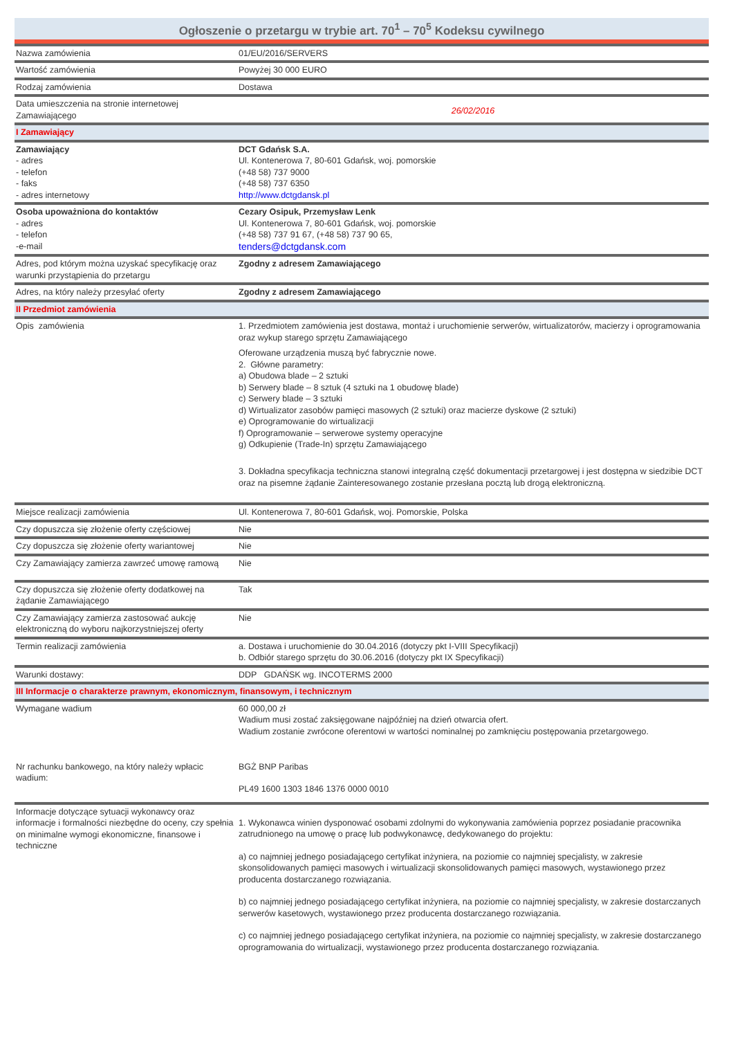Ogłoszenie o przetargu w trybie art. 70<sup>1</sup> – 70<sup>5</sup> Kodeksu cywilnego
| Nazwa zamówienia | 01/EU/2016/SERVERS |
| Wartość zamówienia | Powyżej 30 000 EURO |
| Rodzaj zamówienia | Dostawa |
| Data umieszczenia na stronie internetowej Zamawiającego | 26/02/2016 |
| I Zamawiający | |
| Zamawiający - adres - telefon - faks - adres internetowy | DCT Gdańsk S.A. Ul. Kontenerowa 7, 80-601 Gdańsk, woj. pomorskie (+48 58) 737 9000 (+48 58) 737 6350 http://www.dctgdansk.pl |
| Osoba upoważniona do kontaktów - adres - telefon -e-mail | Cezary Osipuk, Przemysław Lenk Ul. Kontenerowa 7, 80-601 Gdańsk, woj. pomorskie (+48 58) 737 91 67, (+48 58) 737 90 65, tenders@dctgdansk.com |
| Adres, pod którym można uzyskać specyfikację oraz warunki przystąpienia do przetargu | Zgodny z adresem Zamawiającego |
| Adres, na który należy przesyłać oferty | Zgodny z adresem Zamawiającego |
| II Przedmiot zamówienia | |
| Opis zamówienia | 1. Przedmiotem zamówienia jest dostawa, montaż i uruchomienie serwerów, wirtualizatorów, macierzy i oprogramowania oraz wykup starego sprzętu Zamawiającego Oferowane urządzenia muszą być fabrycznie nowe. 2. Główne parametry: a) Obudowa blade – 2 sztuki b) Serwery blade – 8 sztuk (4 sztuki na 1 obudowę blade) c) Serwery blade – 3 sztuki d) Wirtualizator zasobów pamięci masowych (2 sztuki) oraz macierze dyskowe (2 sztuki) e) Oprogramowanie do wirtualizacji f) Oprogramowanie – serwerowe systemy operacyjne g) Odkupienie (Trade-In) sprzętu Zamawiającego 3. Dokładna specyfikacja techniczna stanowi integralną część dokumentacji przetargowej i jest dostępna w siedzibie DCT oraz na pisemne żądanie Zainteresowanego zostanie przesłana pocztą lub drogą elektroniczną. |
| Miejsce realizacji zamówienia | Ul. Kontenerowa 7, 80-601 Gdańsk, woj. Pomorskie, Polska |
| Czy dopuszcza się złożenie oferty częściowej | Nie |
| Czy dopuszcza się złożenie oferty wariantowej | Nie |
| Czy Zamawiający zamierza zawrzeć umowę ramową | Nie |
| Czy dopuszcza się złożenie oferty dodatkowej na żądanie Zamawiającego | Tak |
| Czy Zamawiający zamierza zastosować aukcję elektroniczną do wyboru najkorzystniejszej oferty | Nie |
| Termin realizacji zamówienia | a. Dostawa i uruchomienie do 30.04.2016 (dotyczy pkt I-VIII Specyfikacji) b. Odbiór starego sprzętu do 30.06.2016 (dotyczy pkt IX Specyfikacji) |
| Warunki dostawy: | DDP GDAŃSK wg. INCOTERMS 2000 |
| III Informacje o charakterze prawnym, ekonomicznym, finansowym, i technicznym | |
| Wymagane wadium | 60 000,00 zł Wadium musi zostać zaksięgowane najpóźniej na dzień otwarcia ofert. Wadium zostanie zwrócone oferentowi w wartości nominalnej po zamknięciu postępowania przetargowego. |
| Nr rachunku bankowego, na który należy wpłacic wadium: | BGŻ BNP Paribas PL49 1600 1303 1846 1376 0000 0010 |
| Informacje dotyczące sytuacji wykonawcy oraz informacje i formalności niezbędne do oceny, czy spełnia on minimalne wymogi ekonomiczne, finansowe i techniczne | 1. Wykonawca winien dysponować osobami zdolnymi do wykonywania zamówienia poprzez posiadanie pracownika zatrudnionego na umowę o pracę lub podwykonawcę, dedykowanego do projektu: a) co najmniej jednego posiadającego certyfikat inżyniera, na poziomie co najmniej specjalisty, w zakresie skonsolidowanych pamięci masowych i wirtualizacji skonsolidowanych pamięci masowych, wystawionego przez producenta dostarczanego rozwiązania. b) co najmniej jednego posiadającego certyfikat inżyniera, na poziomie co najmniej specjalisty, w zakresie dostarczanych serwerów kasetowych, wystawionego przez producenta dostarczanego rozwiązania. c) co najmniej jednego posiadającego certyfikat inżyniera, na poziomie co najmniej specjalisty, w zakresie dostarczanego oprogramowania do wirtualizacji, wystawionego przez producenta dostarczanego rozwiązania. |